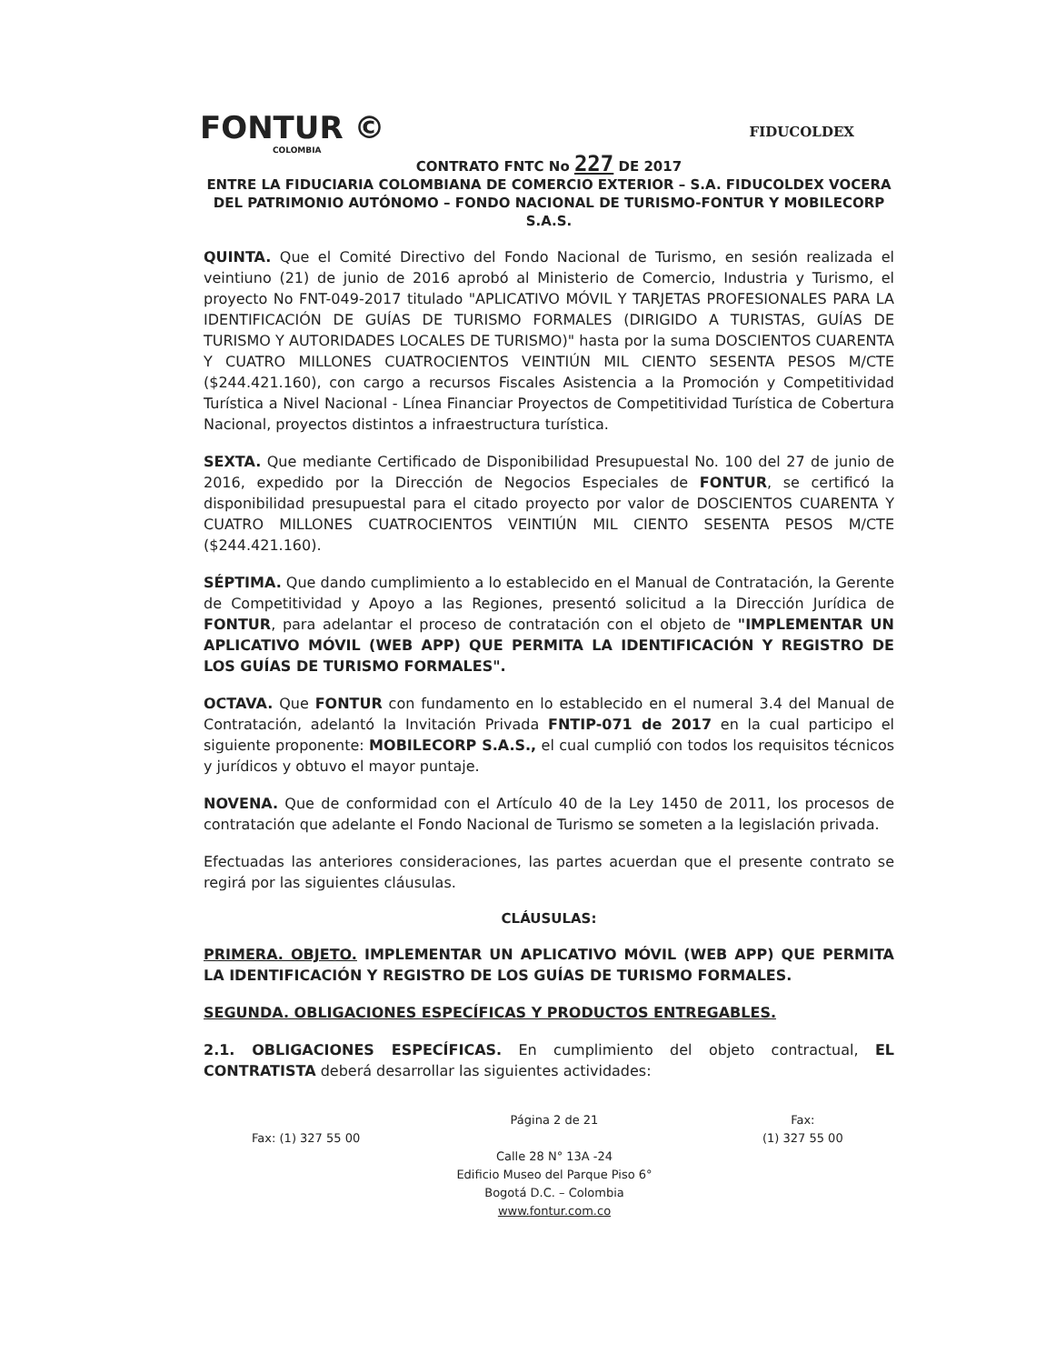FONTUR ©
COLOMBIA
FIDUCOLDEX
CONTRATO FNTC No 227 DE 2017
ENTRE LA FIDUCIARIA COLOMBIANA DE COMERCIO EXTERIOR – S.A. FIDUCOLDEX VOCERA DEL PATRIMONIO AUTÓNOMO – FONDO NACIONAL DE TURISMO-FONTUR Y MOBILECORP S.A.S.
QUINTA. Que el Comité Directivo del Fondo Nacional de Turismo, en sesión realizada el veintiuno (21) de junio de 2016 aprobó al Ministerio de Comercio, Industria y Turismo, el proyecto No FNT-049-2017 titulado "APLICATIVO MÓVIL Y TARJETAS PROFESIONALES PARA LA IDENTIFICACIÓN DE GUÍAS DE TURISMO FORMALES (DIRIGIDO A TURISTAS, GUÍAS DE TURISMO Y AUTORIDADES LOCALES DE TURISMO)" hasta por la suma DOSCIENTOS CUARENTA Y CUATRO MILLONES CUATROCIENTOS VEINTIÚN MIL CIENTO SESENTA PESOS M/CTE ($244.421.160), con cargo a recursos Fiscales Asistencia a la Promoción y Competitividad Turística a Nivel Nacional - Línea Financiar Proyectos de Competitividad Turística de Cobertura Nacional, proyectos distintos a infraestructura turística.
SEXTA. Que mediante Certificado de Disponibilidad Presupuestal No. 100 del 27 de junio de 2016, expedido por la Dirección de Negocios Especiales de FONTUR, se certificó la disponibilidad presupuestal para el citado proyecto por valor de DOSCIENTOS CUARENTA Y CUATRO MILLONES CUATROCIENTOS VEINTIÚN MIL CIENTO SESENTA PESOS M/CTE ($244.421.160).
SÉPTIMA. Que dando cumplimiento a lo establecido en el Manual de Contratación, la Gerente de Competitividad y Apoyo a las Regiones, presentó solicitud a la Dirección Jurídica de FONTUR, para adelantar el proceso de contratación con el objeto de "IMPLEMENTAR UN APLICATIVO MÓVIL (WEB APP) QUE PERMITA LA IDENTIFICACIÓN Y REGISTRO DE LOS GUÍAS DE TURISMO FORMALES".
OCTAVA. Que FONTUR con fundamento en lo establecido en el numeral 3.4 del Manual de Contratación, adelantó la Invitación Privada FNTIP-071 de 2017 en la cual participo el siguiente proponente: MOBILECORP S.A.S., el cual cumplió con todos los requisitos técnicos y jurídicos y obtuvo el mayor puntaje.
NOVENA. Que de conformidad con el Artículo 40 de la Ley 1450 de 2011, los procesos de contratación que adelante el Fondo Nacional de Turismo se someten a la legislación privada.
Efectuadas las anteriores consideraciones, las partes acuerdan que el presente contrato se regirá por las siguientes cláusulas.
CLÁUSULAS:
PRIMERA. OBJETO. IMPLEMENTAR UN APLICATIVO MÓVIL (WEB APP) QUE PERMITA LA IDENTIFICACIÓN Y REGISTRO DE LOS GUÍAS DE TURISMO FORMALES.
SEGUNDA. OBLIGACIONES ESPECÍFICAS Y PRODUCTOS ENTREGABLES.
2.1. OBLIGACIONES ESPECÍFICAS. En cumplimiento del objeto contractual, EL CONTRATISTA deberá desarrollar las siguientes actividades:
Fax: (1) 327 55 00 Página 2 de 21
Calle 28 N° 13A -24
Edificio Museo del Parque Piso 6°
Bogotá D.C. – Colombia
www.fontur.com.co
Fax:
(1) 327 55 00